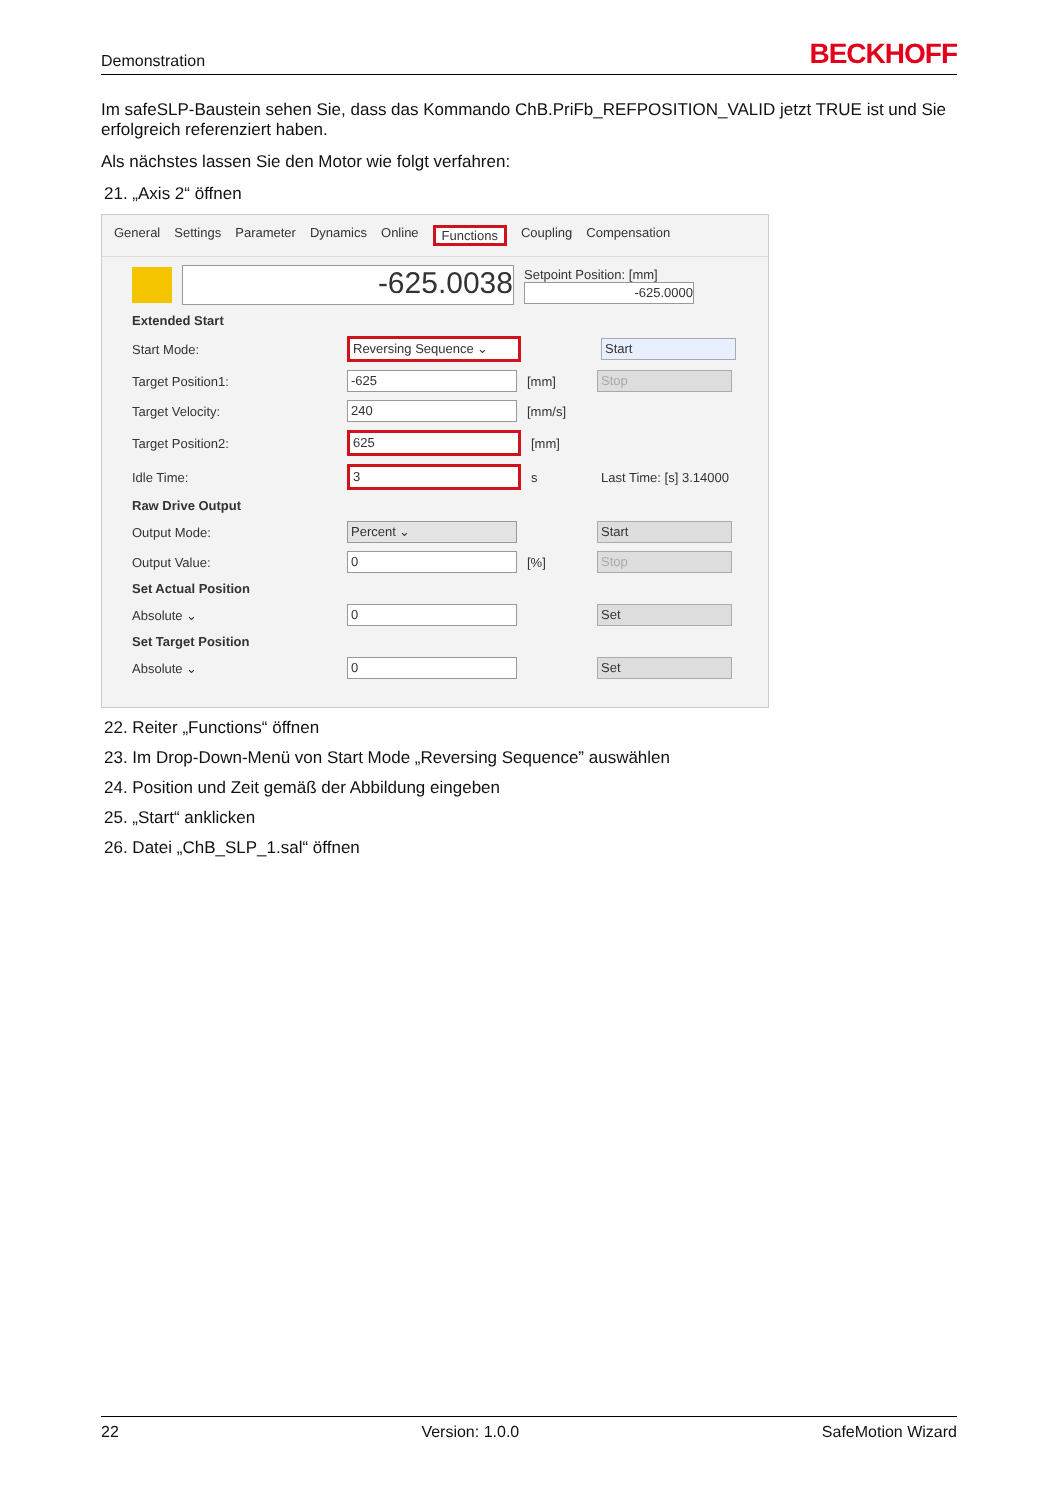Demonstration BECKHOFF
Im safeSLP-Baustein sehen Sie, dass das Kommando ChB.PriFb_REFPOSITION_VALID jetzt TRUE ist und Sie erfolgreich referenziert haben.
Als nächstes lassen Sie den Motor wie folgt verfahren:
21. „Axis 2“ öffnen
General Settings Parameter Dynamics Online Functions Coupling Compensation
-625.0038 Setpoint Position: [mm]
-625.0000
Extended Start
Start Mode: Reversing Sequence ⌄ Start
Target Position1: -625 [mm] Stop
Target Velocity: 240 [mm/s]
Target Position2: 625 [mm]
Idle Time: 3 s Last Time: [s] 3.14000
Raw Drive Output
Output Mode: Percent ⌄ Start
Output Value: 0 [%] Stop
Set Actual Position
Absolute ⌄ 0 Set
Set Target Position
Absolute ⌄ 0 Set
22. Reiter „Functions“ öffnen
23. Im Drop-Down-Menü von Start Mode „Reversing Sequence” auswählen
24. Position und Zeit gemäß der Abbildung eingeben
25. „Start“ anklicken
26. Datei „ChB_SLP_1.sal“ öffnen
22 Version: 1.0.0 SafeMotion Wizard